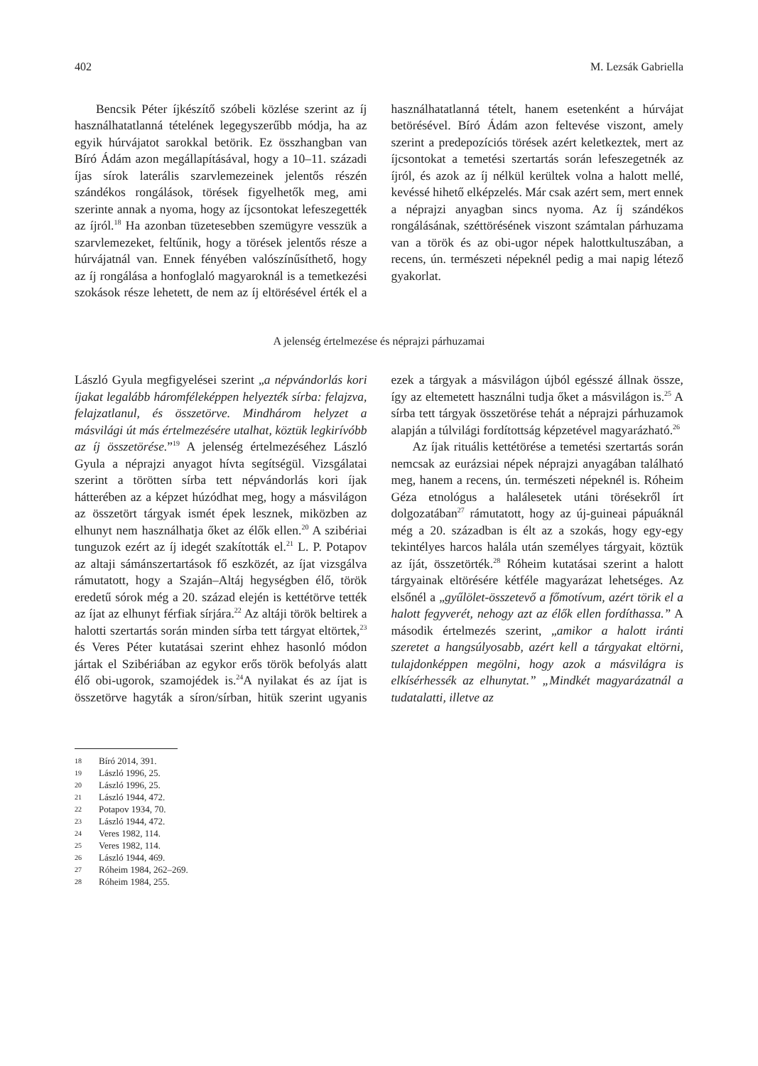402 M. Lezsák Gabriella
Bencsik Péter íjkészítő szóbeli közlése szerint az íj használhatatlanná tételének legegyszerűbb módja, ha az egyik húrvájatot sarokkal betörik. Ez összhangban van Bíró Ádám azon megállapításával, hogy a 10–11. századi íjas sírok laterális szarvlemezeinek jelentős részén szándékos rongálások, törések figyelhetők meg, ami szerinte annak a nyoma, hogy az íjcsontokat lefeszegették az íjról.<sup>18</sup> Ha azonban tüzetesebben szemügyre vesszük a szarvlemezeket, feltűnik, hogy a törések jelentős része a húrvájatnál van. Ennek fényében valószínűsíthető, hogy az íj rongálása a honfoglaló magyaroknál is a temetkezési szokások része lehetett, de nem az íj eltörésével érték el a használhatatlanná tételt, hanem esetenként a húrvájat betörésével. Bíró Ádám azon feltevése viszont, amely szerint a predepozíciós törések azért keletkeztek, mert az íjcsontokat a temetési szertartás során lefeszegetnék az íjról, és azok az íj nélkül kerültek volna a halott mellé, kevéssé hihető elképzelés. Már csak azért sem, mert ennek a néprajzi anyagban sincs nyoma. Az íj szándékos rongálásának, széttörésének viszont számtalan párhuzama van a török és az obi-ugor népek halottkultuszában, a recens, ún. természeti népeknél pedig a mai napig létező gyakorlat.
A jelenség értelmezése és néprajzi párhuzamai
László Gyula megfigyelései szerint „a népvándorlás kori íjakat legalább háromféleképpen helyezték sírba: felajzva, felajzatlanul, és összetörve. Mindhárom helyzet a másvilági út más értelmezésére utalhat, köztük legkirívóbb az íj összetörése.”<sup>19</sup> A jelenség értelmezéséhez László Gyula a néprajzi anyagot hívta segítségül. Vizsgálatai szerint a törötten sírba tett népvándorlás kori íjak hátterében az a képzet húzódhat meg, hogy a másvilágon az összetört tárgyak ismét épek lesznek, miközben az elhunyt nem használhatja őket az élők ellen.<sup>20</sup> A szibériai tunguzok ezért az íj idegét szakították el.<sup>21</sup> L. P. Potapov az altaji sámánszertartások fő eszközét, az íjat vizsgálva rámutatott, hogy a Szaján–Altáj hegységben élő, török eredetű sórok még a 20. század elején is kettétörve tették az íjat az elhunyt férfiak sírjára.<sup>22</sup> Az altáji török beltirek a halotti szertartás során minden sírba tett tárgyat eltörtek,<sup>23</sup> és Veres Péter kutatásai szerint ehhez hasonló módon jártak el Szibériában az egykor erős török befolyás alatt élő obi-ugorok, szamojédek is.<sup>24</sup>A nyilakat és az íjat is összetörve hagyták a síron/sírban, hitük szerint ugyanis ezek a tárgyak a másvilágon újból egésszé állnak össze, így az eltemetett használni tudja őket a másvilágon is.<sup>25</sup> A sírba tett tárgyak összetörése tehát a néprajzi párhuzamok alapján a túlvilági fordítottság képzetével magyarázható.<sup>26</sup>
Az íjak rituális kettétörése a temetési szertartás során nemcsak az eurázsiai népek néprajzi anyagában található meg, hanem a recens, ún. természeti népeknél is. Róheim Géza etnológus a halálesetek utáni törésekről írt dolgozatában<sup>27</sup> rámutatott, hogy az új-guineai pápuáknál még a 20. században is élt az a szokás, hogy egy-egy tekintélyes harcos halála után személyes tárgyait, köztük az íját, összetörték.<sup>28</sup> Róheim kutatásai szerint a halott tárgyainak eltörésére kétféle magyarázat lehetséges. Az elsőnél a „gyűlölet-összetevő a főmotívum, azért törik el a halott fegyverét, nehogy azt az élők ellen fordíthassa.” A második értelmezés szerint, „amikor a halott iránti szeretet a hangsúlyosabb, azért kell a tárgyakat eltörni, tulajdonképpen megölni, hogy azok a másvilágra is elkísérhessék az elhunytat.” „Mindkét magyarázatnál a tudatalatti, illetve az
18 Bíró 2014, 391.
19 László 1996, 25.
20 László 1996, 25.
21 László 1944, 472.
22 Potapov 1934, 70.
23 László 1944, 472.
24 Veres 1982, 114.
25 Veres 1982, 114.
26 László 1944, 469.
27 Róheim 1984, 262–269.
28 Róheim 1984, 255.